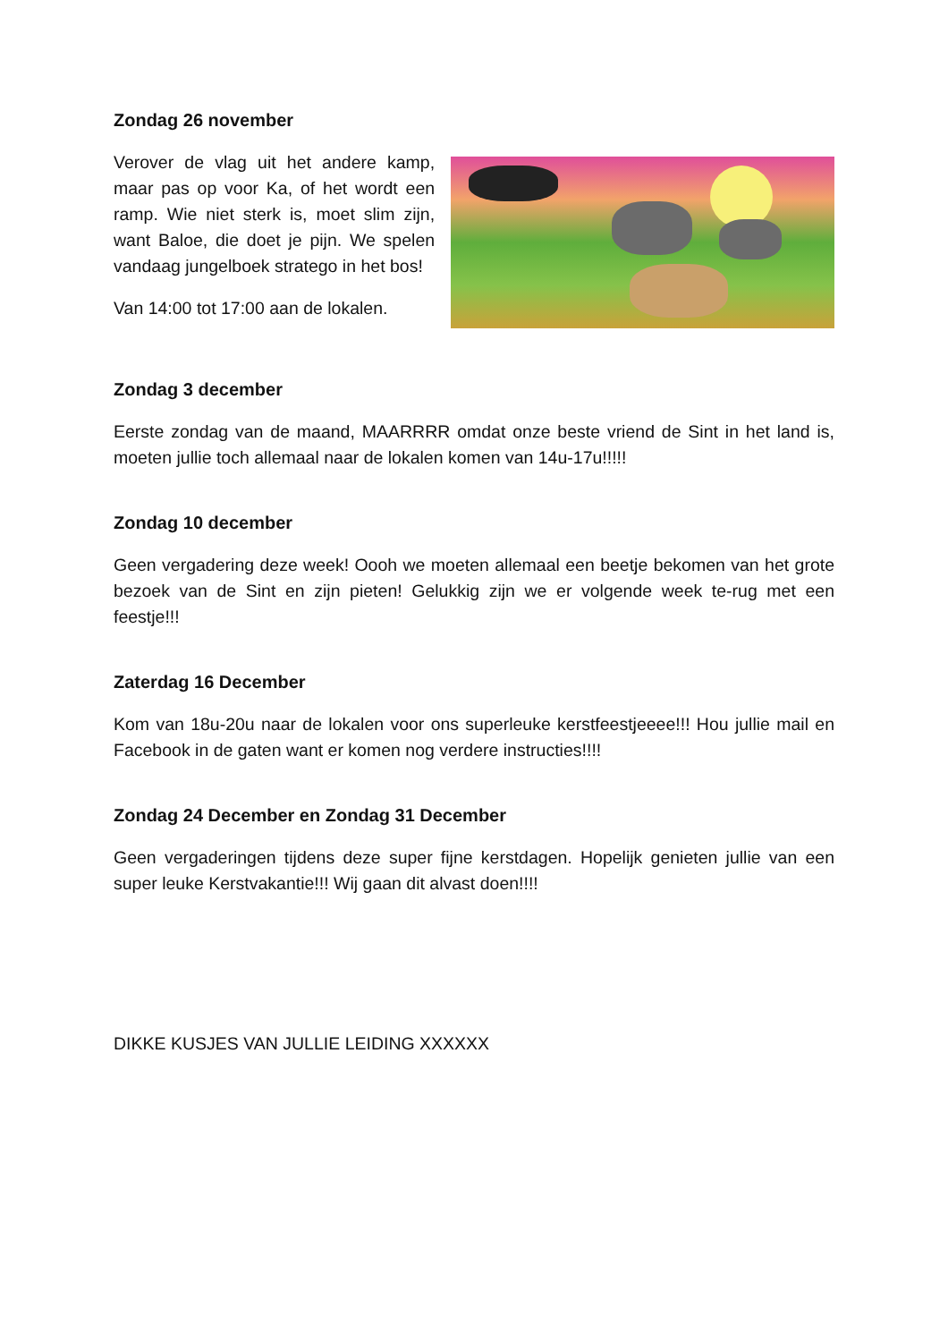Zondag 26 november
Verover de vlag uit het andere kamp, maar pas op voor Ka, of het wordt een ramp. Wie niet sterk is, moet slim zijn, want Baloe, die doet je pijn. We spelen vandaag jungelboek stratego in het bos!
Van 14:00 tot 17:00 aan de lokalen.
Zondag 3 december
Eerste zondag van de maand, MAARRRR omdat onze beste vriend de Sint in het land is, moeten jullie toch allemaal naar de lokalen komen van 14u-17u!!!!!
Zondag 10 december
Geen vergadering deze week! Oooh we moeten allemaal een beetje bekomen van het grote bezoek van de Sint en zijn pieten! Gelukkig zijn we er volgende week te-rug met een feestje!!!
Zaterdag 16 December
Kom van 18u-20u naar de lokalen voor ons superleuke kerstfeestjeeee!!! Hou jullie mail en Facebook in de gaten want er komen nog verdere instructies!!!!
Zondag 24 December en Zondag 31 December
Geen vergaderingen tijdens deze super fijne kerstdagen. Hopelijk genieten jullie van een super leuke Kerstvakantie!!! Wij gaan dit alvast doen!!!!
DIKKE KUSJES VAN JULLIE LEIDING XXXXXX